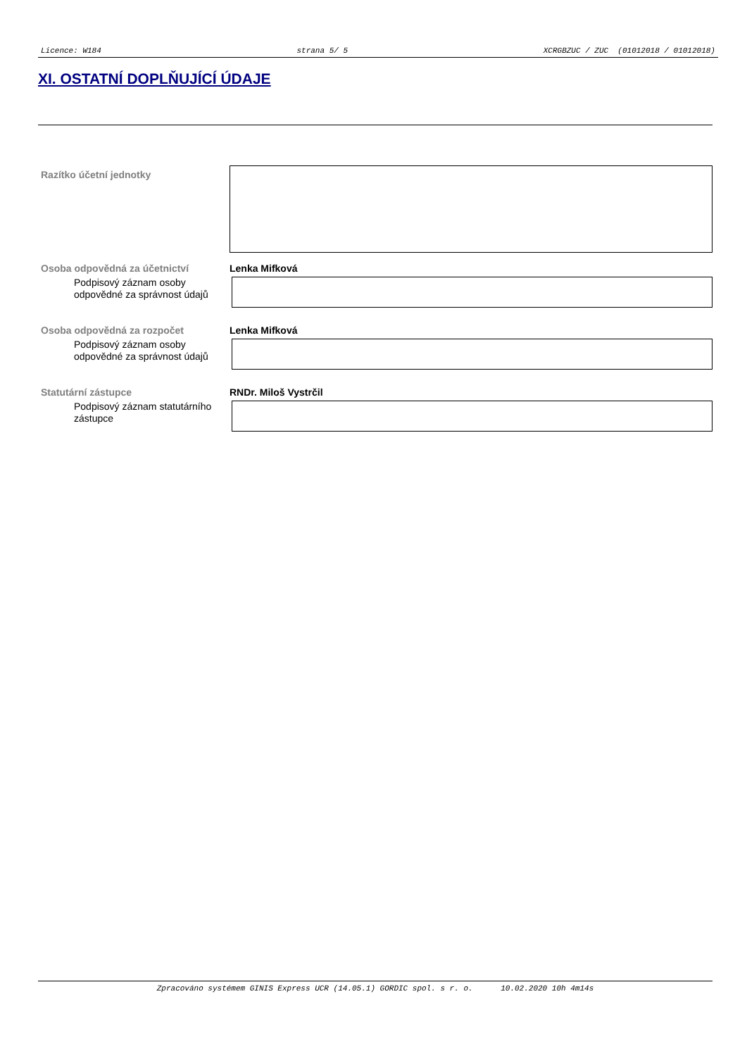Licence: W184 strana 5/ 5 XCRGBZUC / ZUC (01012018 / 01012018)
XI. OSTATNÍ DOPLŇUJÍCÍ ÚDAJE
Razítko účetní jednotky
Osoba odpovědná za účetnictví Lenka Mifková
Podpisový záznam osoby odpovědné za správnost údajů
Osoba odpovědná za rozpočet Lenka Mifková
Podpisový záznam osoby odpovědné za správnost údajů
Statutární zástupce RNDr. Miloš Vystrčil
Podpisový záznam statutárního zástupce
Zpracováno systémem GINIS Express UCR (14.05.1) GORDIC spol. s r. o. 10.02.2020 10h 4m14s